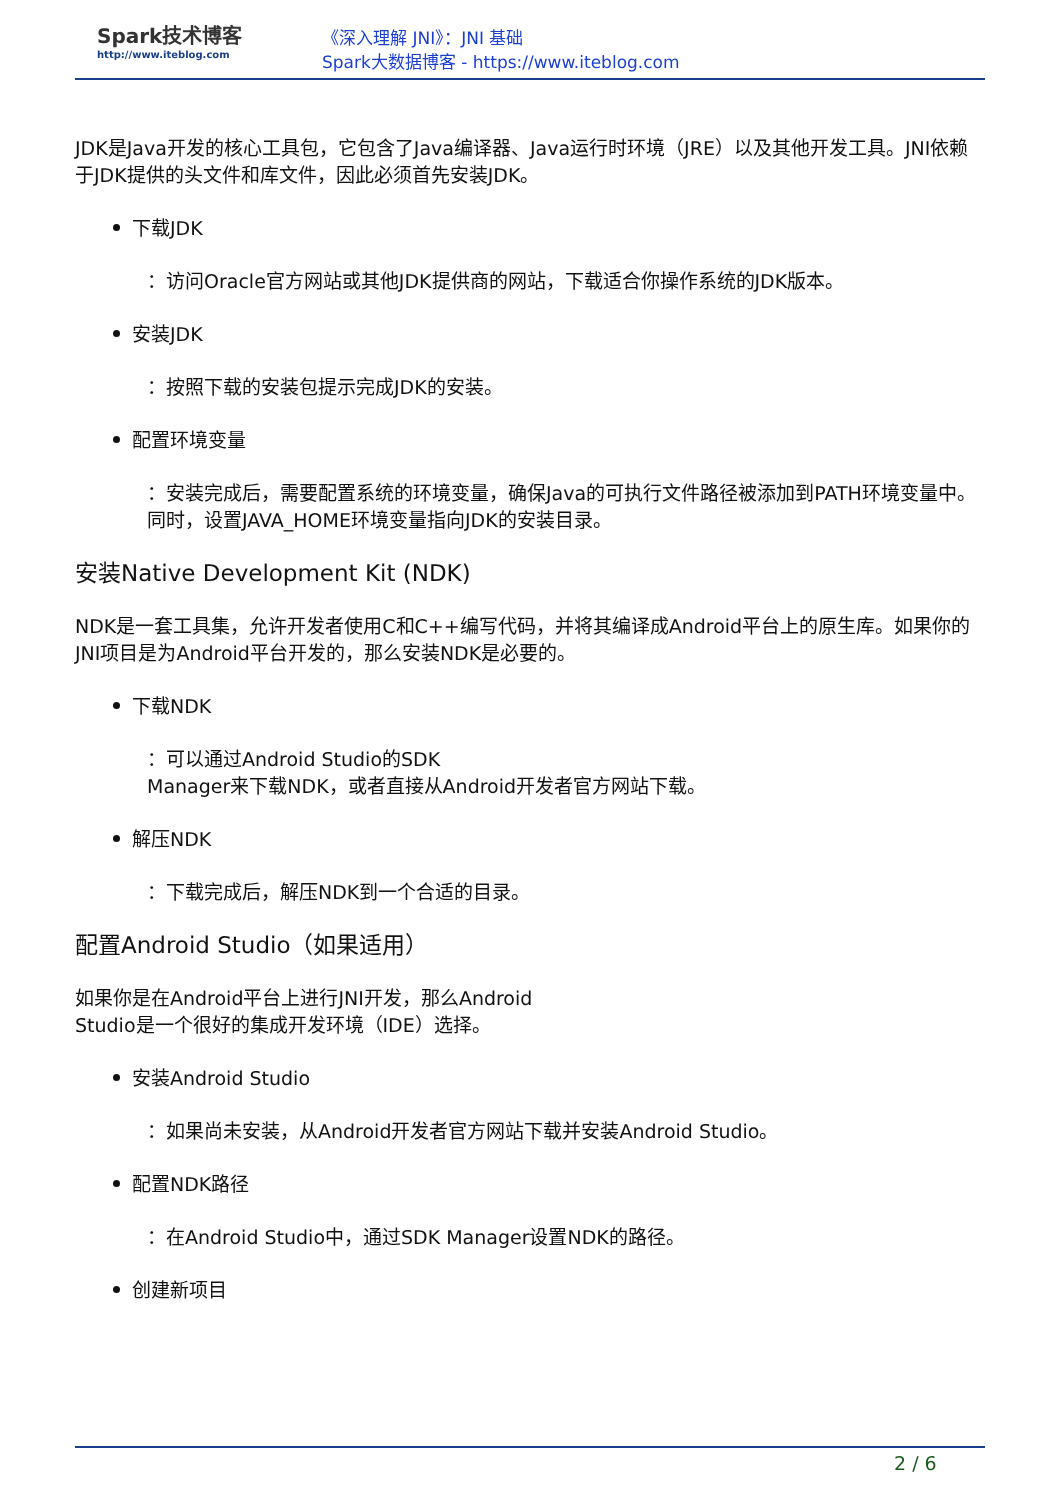Spark技术博客
http://www.iteblog.com
《深入理解 JNI》：JNI 基础
Spark大数据博客 - https://www.iteblog.com
JDK是Java开发的核心工具包，它包含了Java编译器、Java运行时环境（JRE）以及其他开发工具。JNI依赖于JDK提供的头文件和库文件，因此必须首先安装JDK。
下载JDK
：访问Oracle官方网站或其他JDK提供商的网站，下载适合你操作系统的JDK版本。
安装JDK
：按照下载的安装包提示完成JDK的安装。
配置环境变量
：安装完成后，需要配置系统的环境变量，确保Java的可执行文件路径被添加到PATH环境变量中。同时，设置JAVA_HOME环境变量指向JDK的安装目录。
安装Native Development Kit (NDK)
NDK是一套工具集，允许开发者使用C和C++编写代码，并将其编译成Android平台上的原生库。如果你的JNI项目是为Android平台开发的，那么安装NDK是必要的。
下载NDK
：可以通过Android Studio的SDK
Manager来下载NDK，或者直接从Android开发者官方网站下载。
解压NDK
：下载完成后，解压NDK到一个合适的目录。
配置Android Studio（如果适用）
如果你是在Android平台上进行JNI开发，那么Android
Studio是一个很好的集成开发环境（IDE）选择。
安装Android Studio
：如果尚未安装，从Android开发者官方网站下载并安装Android Studio。
配置NDK路径
：在Android Studio中，通过SDK Manager设置NDK的路径。
创建新项目
2 / 6